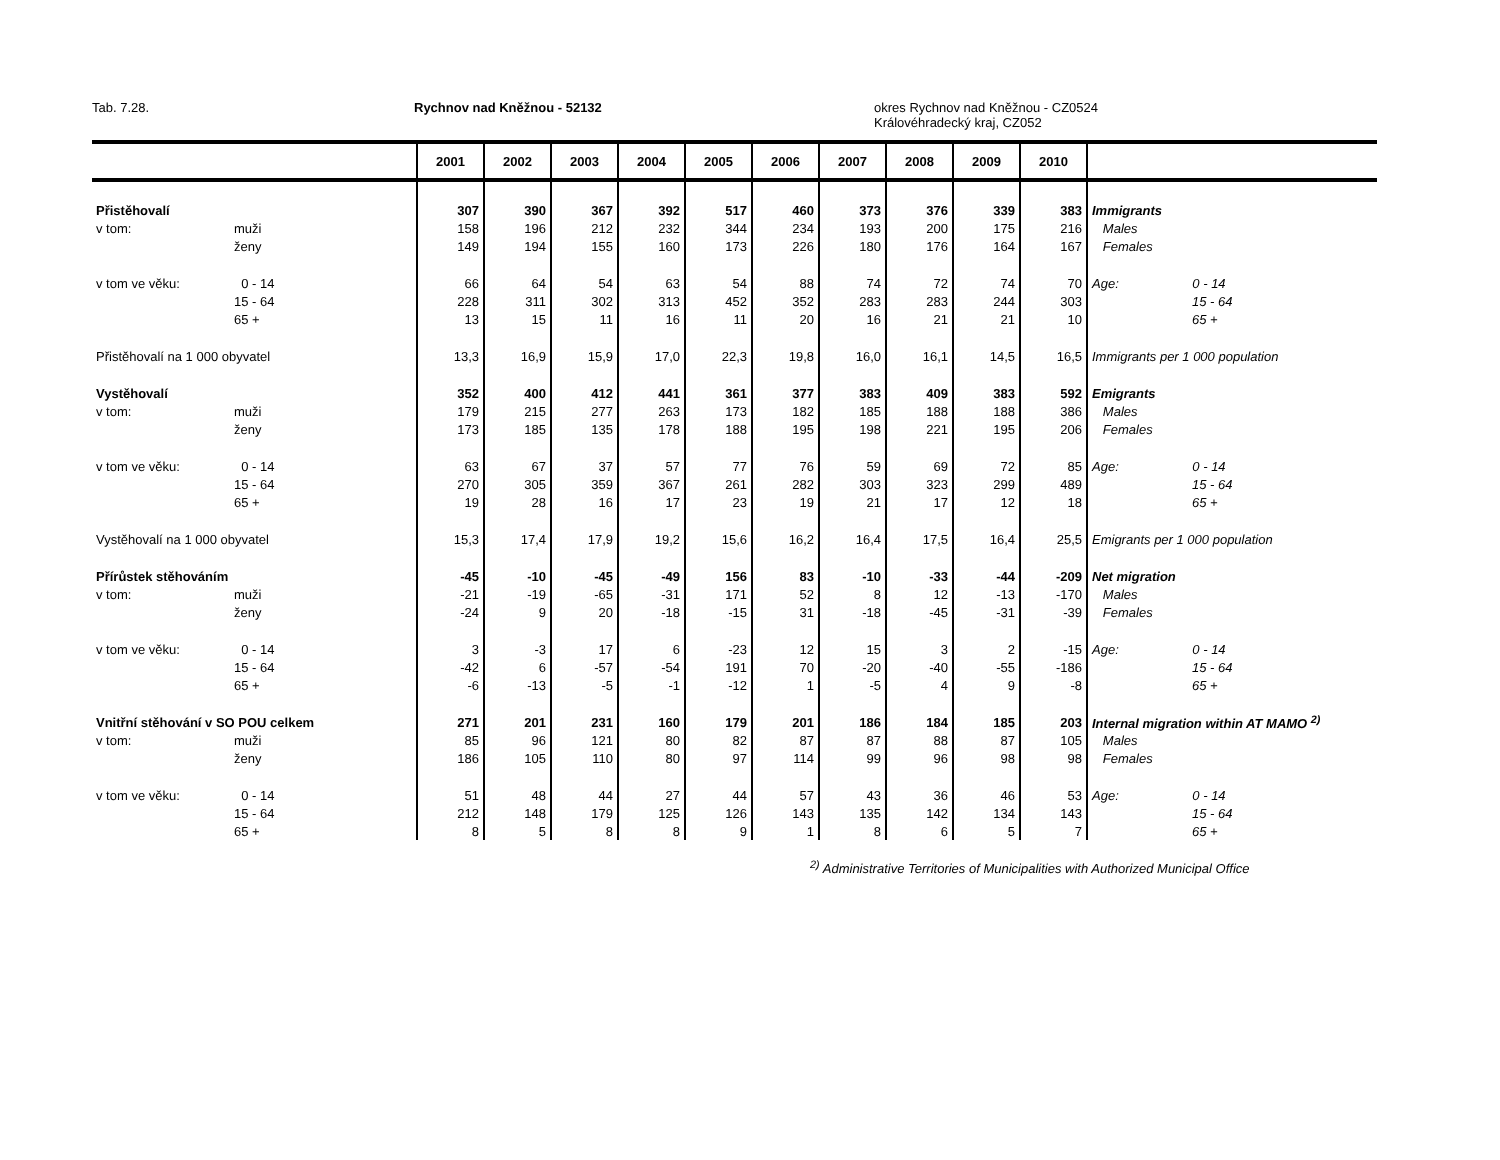Tab. 7.28. Rychnov nad Kněžnou - 52132 okres Rychnov nad Kněžnou - CZ0524
Královéhradecký kraj, CZ052
| | | 2001 | 2002 | 2003 | 2004 | 2005 | 2006 | 2007 | 2008 | 2009 | 2010 | |
| --- | --- | --- | --- | --- | --- | --- | --- | --- | --- | --- | --- | --- |
| Přistěhovalí | | 307 | 390 | 367 | 392 | 517 | 460 | 373 | 376 | 339 | 383 | Immigrants |
| v tom: | muži | 158 | 196 | 212 | 232 | 344 | 234 | 193 | 200 | 175 | 216 | Males |
| | ženy | 149 | 194 | 155 | 160 | 173 | 226 | 180 | 176 | 164 | 167 | Females |
| v tom ve věku: | 0 - 14 | 66 | 64 | 54 | 63 | 54 | 88 | 74 | 72 | 74 | 70 | Age: 0 - 14 |
| | 15 - 64 | 228 | 311 | 302 | 313 | 452 | 352 | 283 | 283 | 244 | 303 | 15 - 64 |
| | 65 + | 13 | 15 | 11 | 16 | 11 | 20 | 16 | 21 | 21 | 10 | 65 + |
| Přistěhovalí na 1 000 obyvatel | | 13,3 | 16,9 | 15,9 | 17,0 | 22,3 | 19,8 | 16,0 | 16,1 | 14,5 | 16,5 | Immigrants per 1 000 population |
| Vystěhovalí | | 352 | 400 | 412 | 441 | 361 | 377 | 383 | 409 | 383 | 592 | Emigrants |
| v tom: | muži | 179 | 215 | 277 | 263 | 173 | 182 | 185 | 188 | 188 | 386 | Males |
| | ženy | 173 | 185 | 135 | 178 | 188 | 195 | 198 | 221 | 195 | 206 | Females |
| v tom ve věku: | 0 - 14 | 63 | 67 | 37 | 57 | 77 | 76 | 59 | 69 | 72 | 85 | Age: 0 - 14 |
| | 15 - 64 | 270 | 305 | 359 | 367 | 261 | 282 | 303 | 323 | 299 | 489 | 15 - 64 |
| | 65 + | 19 | 28 | 16 | 17 | 23 | 19 | 21 | 17 | 12 | 18 | 65 + |
| Vystěhovalí na 1 000 obyvatel | | 15,3 | 17,4 | 17,9 | 19,2 | 15,6 | 16,2 | 16,4 | 17,5 | 16,4 | 25,5 | Emigrants per 1 000 population |
| Přírůstek stěhováním | | -45 | -10 | -45 | -49 | 156 | 83 | -10 | -33 | -44 | -209 | Net migration |
| v tom: | muži | -21 | -19 | -65 | -31 | 171 | 52 | 8 | 12 | -13 | -170 | Males |
| | ženy | -24 | 9 | 20 | -18 | -15 | 31 | -18 | -45 | -31 | -39 | Females |
| v tom ve věku: | 0 - 14 | 3 | -3 | 17 | 6 | -23 | 12 | 15 | 3 | 2 | -15 | Age: 0 - 14 |
| | 15 - 64 | -42 | 6 | -57 | -54 | 191 | 70 | -20 | -40 | -55 | -186 | 15 - 64 |
| | 65 + | -6 | -13 | -5 | -1 | -12 | 1 | -5 | 4 | 9 | -8 | 65 + |
| Vnitřní stěhování v SO POU celkem | | 271 | 201 | 231 | 160 | 179 | 201 | 186 | 184 | 185 | 203 | Internal migration within AT MAMO <sup>2)</sup> |
| v tom: | muži | 85 | 96 | 121 | 80 | 82 | 87 | 87 | 88 | 87 | 105 | Males |
| | ženy | 186 | 105 | 110 | 80 | 97 | 114 | 99 | 96 | 98 | 98 | Females |
| v tom ve věku: | 0 - 14 | 51 | 48 | 44 | 27 | 44 | 57 | 43 | 36 | 46 | 53 | Age: 0 - 14 |
| | 15 - 64 | 212 | 148 | 179 | 125 | 126 | 143 | 135 | 142 | 134 | 143 | 15 - 64 |
| | 65 + | 8 | 5 | 8 | 8 | 9 | 1 | 8 | 6 | 5 | 7 | 65 + |
<sup>2)</sup> Administrative Territories of Municipalities with Authorized Municipal Office